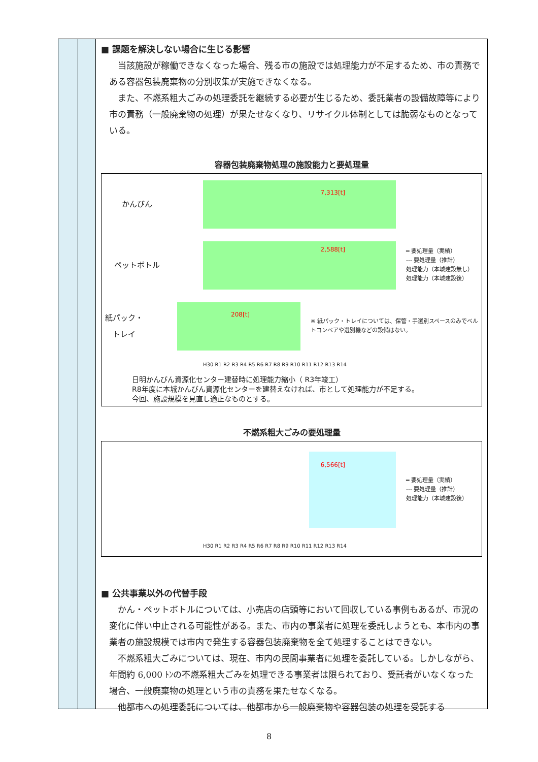■ 課題を解決しない場合に生じる影響
当該施設が稼働できなくなった場合、残る市の施設では処理能力が不足するため、市の責務である容器包装廃棄物の分別収集が実施できなくなる。
また、不燃系粗大ごみの処理委託を継続する必要が生じるため、委託業者の設備故障等により市の責務（一般廃棄物の処理）が果たせなくなり、リサイクル体制としては脆弱なものとなっている。
容器包装廃棄物処理の施設能力と要処理量
かんびん
7,313[t]
ペットボトル
2,588[t]
━ 要処理量（実績）
--- 要処理量（推計）
処理能力（本城建設無し）
処理能力（本城建設後）
紙パック・トレイ
208[t]
※ 紙パック・トレイについては、保管・手選別スペースのみでベルトコンベアや選別機などの設備はない。
H30 R1 R2 R3 R4 R5 R6 R7 R8 R9 R10 R11 R12 R13 R14
日明かんびん資源化センター建替時に処理能力縮小（ R3年竣工）
R8年度に本城かんびん資源化センターを建替えなければ、市として処理能力が不足する。
今回、施設規模を見直し適正なものとする。
不燃系粗大ごみの要処理量
6,566[t]
━ 要処理量（実績）
--- 要処理量（推計）
処理能力（本城建設後）
H30 R1 R2 R3 R4 R5 R6 R7 R8 R9 R10 R11 R12 R13 R14
■ 公共事業以外の代替手段
かん・ペットボトルについては、小売店の店頭等において回収している事例もあるが、市況の変化に伴い中止される可能性がある。また、市内の事業者に処理を委託しようとも、本市内の事業者の施設規模では市内で発生する容器包装廃棄物を全て処理することはできない。
不燃系粗大ごみについては、現在、市内の民間事業者に処理を委託している。しかしながら、年間約 6,000 ﾄﾝの不燃系粗大ごみを処理できる事業者は限られており、受託者がいなくなった場合、一般廃棄物の処理という市の責務を果たせなくなる。
他都市への処理委託については、他都市から一般廃棄物や容器包装の処理を受託する
8